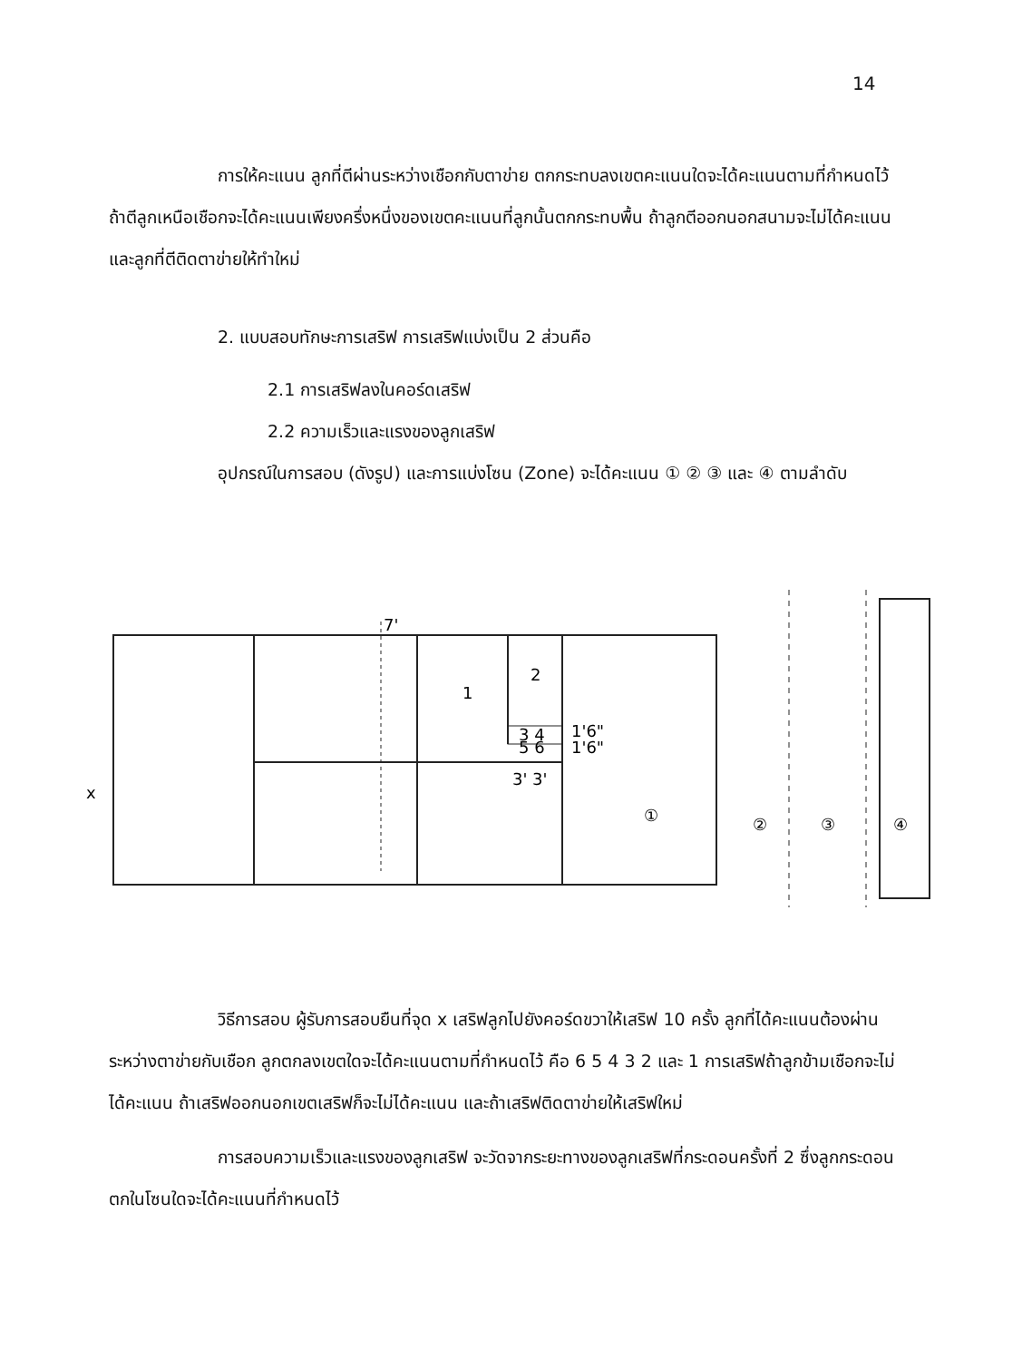14
การให้คะแนน ลูกที่ตีผ่านระหว่างเชือกกับตาข่าย ตกกระทบลงเขตคะแนนใดจะได้คะแนนตามที่กำหนดไว้ ถ้าตีลูกเหนือเชือกจะได้คะแนนเพียงครึ่งหนึ่งของเขตคะแนนที่ลูกนั้นตกกระทบพื้น ถ้าลูกตีออกนอกสนามจะไม่ได้คะแนนและลูกที่ตีติดตาข่ายให้ทำใหม่
2. แบบสอบทักษะการเสริฟ การเสริฟแบ่งเป็น 2 ส่วนคือ
2.1 การเสริฟลงในคอร์ดเสริฟ
2.2 ความเร็วและแรงของลูกเสริฟ
อุปกรณ์ในการสอบ (ดังรูป) และการแบ่งโซน (Zone) จะได้คะแนน ① ② ③ และ ④ ตามลำดับ
7'
1
2
3 4
5 6
1'6"
1'6"
3' 3'
x
①
②
③
④
วิธีการสอบ ผู้รับการสอบยืนที่จุด x เสริฟลูกไปยังคอร์ดขวาให้เสริฟ 10 ครั้ง ลูกที่ได้คะแนนต้องผ่านระหว่างตาข่ายกับเชือก ลูกตกลงเขตใดจะได้คะแนนตามที่กำหนดไว้ คือ 6 5 4 3 2 และ 1 การเสริฟถ้าลูกข้ามเชือกจะไม่ได้คะแนน ถ้าเสริฟออกนอกเขตเสริฟก็จะไม่ได้คะแนน และถ้าเสริฟติดตาข่ายให้เสริฟใหม่
การสอบความเร็วและแรงของลูกเสริฟ จะวัดจากระยะทางของลูกเสริฟที่กระดอนครั้งที่ 2 ซึ่งลูกกระดอนตกในโซนใดจะได้คะแนนที่กำหนดไว้